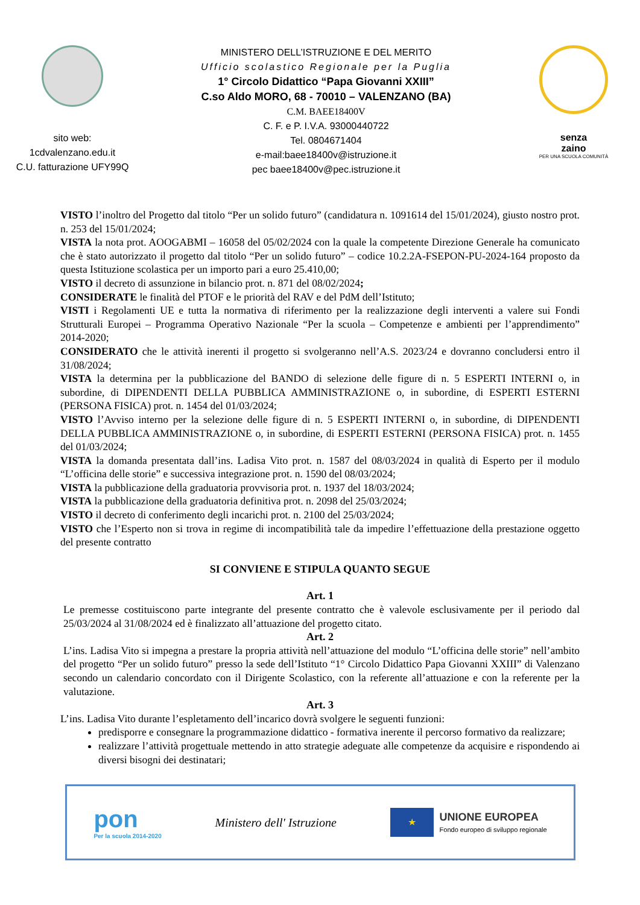sito web:
1cdvalenzano.edu.it
C.U. fatturazione UFY99Q
MINISTERO DELL’ISTRUZIONE E DEL MERITO
Ufficio scolastico Regionale per la Puglia
1° Circolo Didattico “Papa Giovanni XXIII”
C.so Aldo MORO, 68 - 70010 – VALENZANO (BA)
C.M. BAEE18400V
C. F. e P. I.V.A. 93000440722
Tel. 0804671404
e-mail:baee18400v@istruzione.it
pec baee18400v@pec.istruzione.it
senza
zaino
PER UNA SCUOLA COMUNITÀ
VISTO l’inoltro del Progetto dal titolo “Per un solido futuro” (candidatura n. 1091614 del 15/01/2024), giusto nostro prot. n. 253 del 15/01/2024;
VISTA la nota prot. AOOGABMI – 16058 del 05/02/2024 con la quale la competente Direzione Generale ha comunicato che è stato autorizzato il progetto dal titolo “Per un solido futuro” – codice 10.2.2A-FSEPON-PU-2024-164 proposto da questa Istituzione scolastica per un importo pari a euro 25.410,00;
VISTO il decreto di assunzione in bilancio prot. n. 871 del 08/02/2024;
CONSIDERATE le finalità del PTOF e le priorità del RAV e del PdM dell’Istituto;
VISTI i Regolamenti UE e tutta la normativa di riferimento per la realizzazione degli interventi a valere sui Fondi Strutturali Europei – Programma Operativo Nazionale “Per la scuola – Competenze e ambienti per l’apprendimento” 2014-2020;
CONSIDERATO che le attività inerenti il progetto si svolgeranno nell’A.S. 2023/24 e dovranno concludersi entro il 31/08/2024;
VISTA la determina per la pubblicazione del BANDO di selezione delle figure di n. 5 ESPERTI INTERNI o, in subordine, di DIPENDENTI DELLA PUBBLICA AMMINISTRAZIONE o, in subordine, di ESPERTI ESTERNI (PERSONA FISICA) prot. n. 1454 del 01/03/2024;
VISTO l’Avviso interno per la selezione delle figure di n. 5 ESPERTI INTERNI o, in subordine, di DIPENDENTI DELLA PUBBLICA AMMINISTRAZIONE o, in subordine, di ESPERTI ESTERNI (PERSONA FISICA) prot. n. 1455 del 01/03/2024;
VISTA la domanda presentata dall’ins. Ladisa Vito prot. n. 1587 del 08/03/2024 in qualità di Esperto per il modulo “L’officina delle storie” e successiva integrazione prot. n. 1590 del 08/03/2024;
VISTA la pubblicazione della graduatoria provvisoria prot. n. 1937 del 18/03/2024;
VISTA la pubblicazione della graduatoria definitiva prot. n. 2098 del 25/03/2024;
VISTO il decreto di conferimento degli incarichi prot. n. 2100 del 25/03/2024;
VISTO che l’Esperto non si trova in regime di incompatibilità tale da impedire l’effettuazione della prestazione oggetto del presente contratto
SI CONVIENE E STIPULA QUANTO SEGUE
Art. 1
Le premesse costituiscono parte integrante del presente contratto che è valevole esclusivamente per il periodo dal 25/03/2024 al 31/08/2024 ed è finalizzato all’attuazione del progetto citato.
Art. 2
L’ins. Ladisa Vito si impegna a prestare la propria attività nell’attuazione del modulo “L’officina delle storie” nell’ambito del progetto “Per un solido futuro” presso la sede dell’Istituto “1° Circolo Didattico Papa Giovanni XXIII” di Valenzano secondo un calendario concordato con il Dirigente Scolastico, con la referente all’attuazione e con la referente per la valutazione.
Art. 3
L’ins. Ladisa Vito durante l’espletamento dell’incarico dovrà svolgere le seguenti funzioni:
predisporre e consegnare la programmazione didattico - formativa inerente il percorso formativo da realizzare;
realizzare l’attività progettuale mettendo in atto strategie adeguate alle competenze da acquisire e rispondendo ai diversi bisogni dei destinatari;
pon
Per la scuola 2014-2020
Ministero dell' Istruzione
★
UNIONE EUROPEA
Fondo europeo di sviluppo regionale